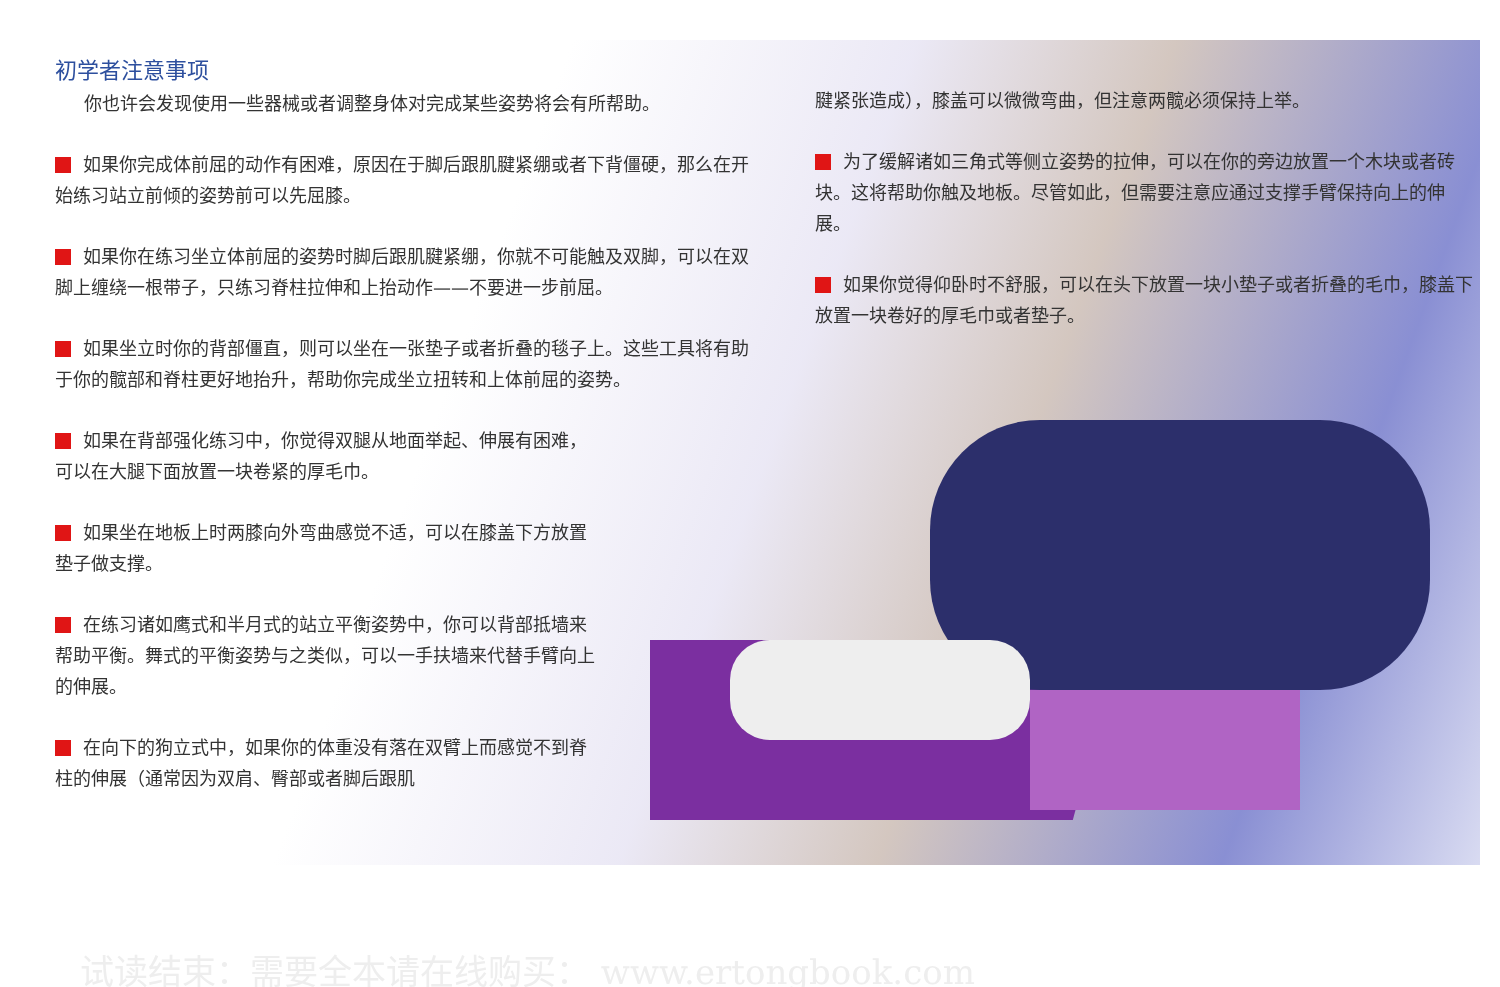初学者注意事项
你也许会发现使用一些器械或者调整身体对完成某些姿势将会有所帮助。
如果你完成体前屈的动作有困难，原因在于脚后跟肌腱紧绷或者下背僵硬，那么在开始练习站立前倾的姿势前可以先屈膝。
如果你在练习坐立体前屈的姿势时脚后跟肌腱紧绷，你就不可能触及双脚，可以在双脚上缠绕一根带子，只练习脊柱拉伸和上抬动作——不要进一步前屈。
如果坐立时你的背部僵直，则可以坐在一张垫子或者折叠的毯子上。这些工具将有助于你的髋部和脊柱更好地抬升，帮助你完成坐立扭转和上体前屈的姿势。
如果在背部强化练习中，你觉得双腿从地面举起、伸展有困难，可以在大腿下面放置一块卷紧的厚毛巾。
如果坐在地板上时两膝向外弯曲感觉不适，可以在膝盖下方放置垫子做支撑。
在练习诸如鹰式和半月式的站立平衡姿势中，你可以背部抵墙来帮助平衡。舞式的平衡姿势与之类似，可以一手扶墙来代替手臂向上的伸展。
在向下的狗立式中，如果你的体重没有落在双臂上而感觉不到脊柱的伸展（通常因为双肩、臀部或者脚后跟肌
腱紧张造成），膝盖可以微微弯曲，但注意两髋必须保持上举。
为了缓解诸如三角式等侧立姿势的拉伸，可以在你的旁边放置一个木块或者砖块。这将帮助你触及地板。尽管如此，但需要注意应通过支撑手臂保持向上的伸展。
如果你觉得仰卧时不舒服，可以在头下放置一块小垫子或者折叠的毛巾，膝盖下放置一块卷好的厚毛巾或者垫子。
试读结束：需要全本请在线购买： www.ertongbook.com